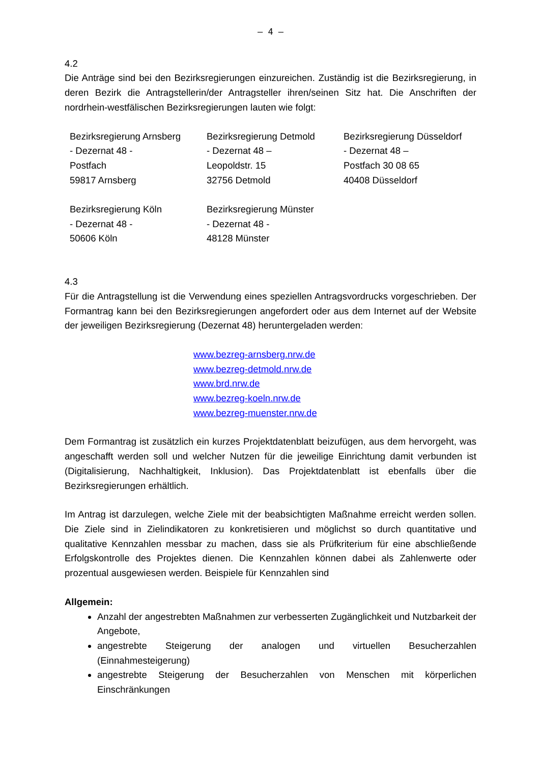– 4 –
4.2
Die Anträge sind bei den Bezirksregierungen einzureichen. Zuständig ist die Bezirksregierung, in deren Bezirk die Antragstellerin/der Antragsteller ihren/seinen Sitz hat. Die Anschriften der nordrhein-westfälischen Bezirksregierungen lauten wie folgt:
| Bezirksregierung Arnsberg - Dezernat 48 - Postfach 59817 Arnsberg | Bezirksregierung Detmold - Dezernat 48 – Leopoldstr. 15 32756 Detmold | Bezirksregierung Düsseldorf - Dezernat 48 – Postfach 30 08 65 40408 Düsseldorf |
| Bezirksregierung Köln - Dezernat 48 - 50606 Köln | Bezirksregierung Münster - Dezernat 48 - 48128 Münster | |
4.3
Für die Antragstellung ist die Verwendung eines speziellen Antragsvordrucks vorgeschrieben. Der Formantrag kann bei den Bezirksregierungen angefordert oder aus dem Internet auf der Website der jeweiligen Bezirksregierung (Dezernat 48) heruntergeladen werden:
www.bezreg-arnsberg.nrw.de
www.bezreg-detmold.nrw.de
www.brd.nrw.de
www.bezreg-koeln.nrw.de
www.bezreg-muenster.nrw.de
Dem Formantrag ist zusätzlich ein kurzes Projektdatenblatt beizufügen, aus dem hervorgeht, was angeschafft werden soll und welcher Nutzen für die jeweilige Einrichtung damit verbunden ist (Digitalisierung, Nachhaltigkeit, Inklusion). Das Projektdatenblatt ist ebenfalls über die Bezirksregierungen erhältlich.
Im Antrag ist darzulegen, welche Ziele mit der beabsichtigten Maßnahme erreicht werden sollen. Die Ziele sind in Zielindikatoren zu konkretisieren und möglichst so durch quantitative und qualitative Kennzahlen messbar zu machen, dass sie als Prüfkriterium für eine abschließende Erfolgskontrolle des Projektes dienen. Die Kennzahlen können dabei als Zahlenwerte oder prozentual ausgewiesen werden. Beispiele für Kennzahlen sind
Allgemein:
Anzahl der angestrebten Maßnahmen zur verbesserten Zugänglichkeit und Nutzbarkeit der Angebote,
angestrebte Steigerung der analogen und virtuellen Besucherzahlen (Einnahmesteigerung)
angestrebte Steigerung der Besucherzahlen von Menschen mit körperlichen Einschränkungen